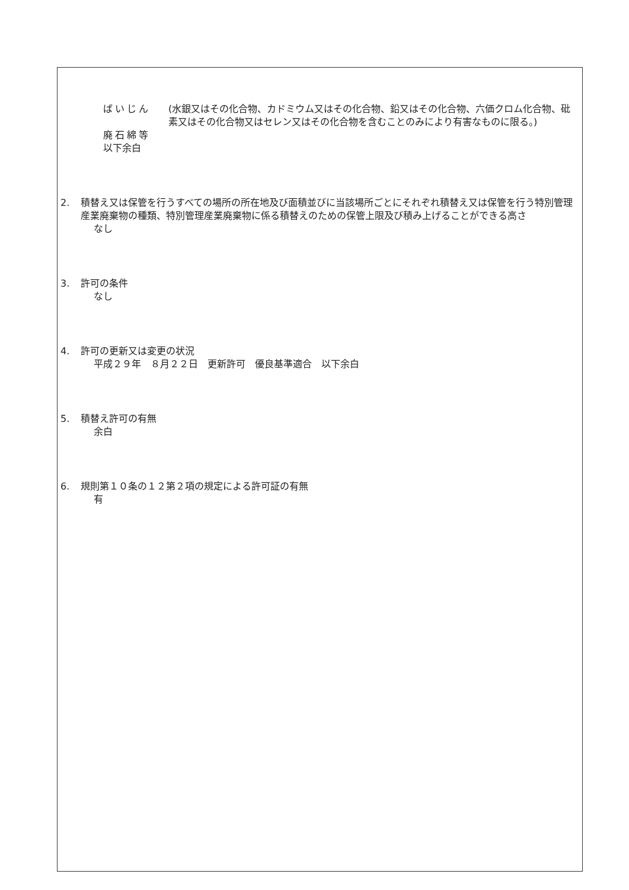ばいじん (水銀又はその化合物、カドミウム又はその化合物、鉛又はその化合物、六価クロム化合物、砒素又はその化合物又はセレン又はその化合物を含むことのみにより有害なものに限る。)
廃石綿等
以下余白
2. 積替え又は保管を行うすべての場所の所在地及び面積並びに当該場所ごとにそれぞれ積替え又は保管を行う特別管理産業廃棄物の種類、特別管理産業廃棄物に係る積替えのための保管上限及び積み上げることができる高さ
なし
3. 許可の条件
なし
4. 許可の更新又は変更の状況
平成２９年　８月２２日　更新許可　優良基準適合　以下余白
5. 積替え許可の有無
余白
6. 規則第１０条の１２第２項の規定による許可証の有無
有